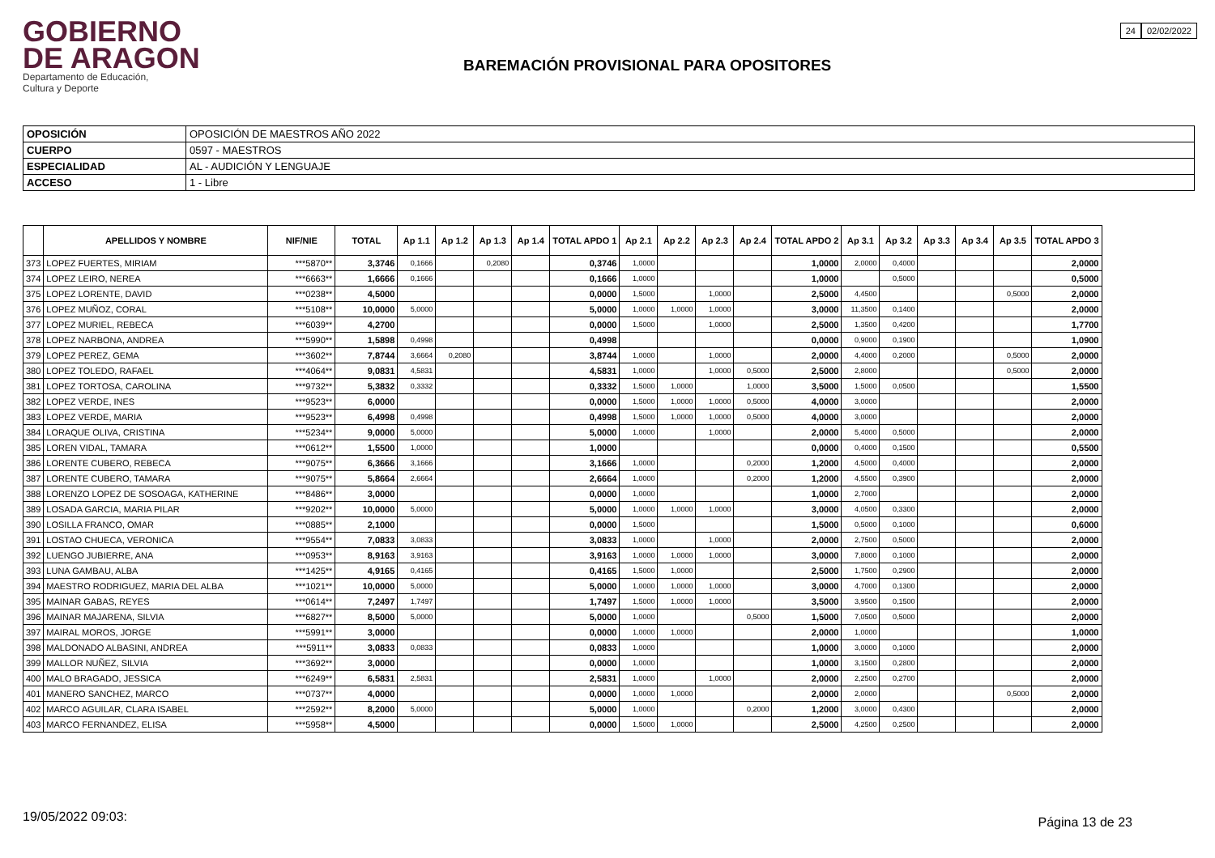GOBIERNO
DE ARAGON
Departamento de Educación,
Cultura y Deporte
BAREMACIÓN PROVISIONAL PARA OPOSITORES
24 02/02/2022
| OPOSICIÓN | OPOSICIÓN DE MAESTROS AÑO 2022 |
| CUERPO | 0597 - MAESTROS |
| ESPECIALIDAD | AL - AUDICIÓN Y LENGUAJE |
| ACCESO | 1 - Libre |
| | APELLIDOS Y NOMBRE | NIF/NIE | TOTAL | Ap 1.1 | Ap 1.2 | Ap 1.3 | Ap 1.4 | TOTAL APDO 1 | Ap 2.1 | Ap 2.2 | Ap 2.3 | Ap 2.4 | TOTAL APDO 2 | Ap 3.1 | Ap 3.2 | Ap 3.3 | Ap 3.4 | Ap 3.5 | TOTAL APDO 3 |
| --- | --- | --- | --- | --- | --- | --- | --- | --- | --- | --- | --- | --- | --- | --- | --- | --- | --- | --- | --- |
| 373 | LOPEZ FUERTES, MIRIAM | ***5870** | 3,3746 | 0,1666 | | 0,2080 | | 0,3746 | 1,0000 | | | | 1,0000 | 2,0000 | 0,4000 | | | | 2,0000 |
| 374 | LOPEZ LEIRO, NEREA | ***6663** | 1,6666 | 0,1666 | | | | 0,1666 | 1,0000 | | | | 1,0000 | | 0,5000 | | | | 0,5000 |
| 375 | LOPEZ LORENTE, DAVID | ***0238** | 4,5000 | | | | | 0,0000 | 1,5000 | | 1,0000 | | 2,5000 | 4,4500 | | | | 0,5000 | 2,0000 |
| 376 | LOPEZ MUÑOZ, CORAL | ***5108** | 10,0000 | 5,0000 | | | | 5,0000 | 1,0000 | 1,0000 | 1,0000 | | 3,0000 | 11,3500 | 0,1400 | | | | 2,0000 |
| 377 | LOPEZ MURIEL, REBECA | ***6039** | 4,2700 | | | | | 0,0000 | 1,5000 | | 1,0000 | | 2,5000 | 1,3500 | 0,4200 | | | | 1,7700 |
| 378 | LOPEZ NARBONA, ANDREA | ***5990** | 1,5898 | 0,4998 | | | | 0,4998 | | | | | 0,0000 | 0,9000 | 0,1900 | | | | 1,0900 |
| 379 | LOPEZ PEREZ, GEMA | ***3602** | 7,8744 | 3,6664 | 0,2080 | | | 3,8744 | 1,0000 | | 1,0000 | | 2,0000 | 4,4000 | 0,2000 | | | 0,5000 | 2,0000 |
| 380 | LOPEZ TOLEDO, RAFAEL | ***4064** | 9,0831 | 4,5831 | | | | 4,5831 | 1,0000 | | 1,0000 | 0,5000 | 2,5000 | 2,8000 | | | | 0,5000 | 2,0000 |
| 381 | LOPEZ TORTOSA, CAROLINA | ***9732** | 5,3832 | 0,3332 | | | | 0,3332 | 1,5000 | 1,0000 | | 1,0000 | 3,5000 | 1,5000 | 0,0500 | | | | 1,5500 |
| 382 | LOPEZ VERDE, INES | ***9523** | 6,0000 | | | | | 0,0000 | 1,5000 | 1,0000 | 1,0000 | 0,5000 | 4,0000 | 3,0000 | | | | | 2,0000 |
| 383 | LOPEZ VERDE, MARIA | ***9523** | 6,4998 | 0,4998 | | | | 0,4998 | 1,5000 | 1,0000 | 1,0000 | 0,5000 | 4,0000 | 3,0000 | | | | | 2,0000 |
| 384 | LORAQUE OLIVA, CRISTINA | ***5234** | 9,0000 | 5,0000 | | | | 5,0000 | 1,0000 | | 1,0000 | | 2,0000 | 5,4000 | 0,5000 | | | | 2,0000 |
| 385 | LOREN VIDAL, TAMARA | ***0612** | 1,5500 | 1,0000 | | | | 1,0000 | | | | | 0,0000 | 0,4000 | 0,1500 | | | | 0,5500 |
| 386 | LORENTE CUBERO, REBECA | ***9075** | 6,3666 | 3,1666 | | | | 3,1666 | 1,0000 | | | 0,2000 | 1,2000 | 4,5000 | 0,4000 | | | | 2,0000 |
| 387 | LORENTE CUBERO, TAMARA | ***9075** | 5,8664 | 2,6664 | | | | 2,6664 | 1,0000 | | | 0,2000 | 1,2000 | 4,5500 | 0,3900 | | | | 2,0000 |
| 388 | LORENZO LOPEZ DE SOSOAGA, KATHERINE | ***8486** | 3,0000 | | | | | 0,0000 | 1,0000 | | | | 1,0000 | 2,7000 | | | | | 2,0000 |
| 389 | LOSADA GARCIA, MARIA PILAR | ***9202** | 10,0000 | 5,0000 | | | | 5,0000 | 1,0000 | 1,0000 | 1,0000 | | 3,0000 | 4,0500 | 0,3300 | | | | 2,0000 |
| 390 | LOSILLA FRANCO, OMAR | ***0885** | 2,1000 | | | | | 0,0000 | 1,5000 | | | | 1,5000 | 0,5000 | 0,1000 | | | | 0,6000 |
| 391 | LOSTAO CHUECA, VERONICA | ***9554** | 7,0833 | 3,0833 | | | | 3,0833 | 1,0000 | | 1,0000 | | 2,0000 | 2,7500 | 0,5000 | | | | 2,0000 |
| 392 | LUENGO JUBIERRE, ANA | ***0953** | 8,9163 | 3,9163 | | | | 3,9163 | 1,0000 | 1,0000 | 1,0000 | | 3,0000 | 7,8000 | 0,1000 | | | | 2,0000 |
| 393 | LUNA GAMBAU, ALBA | ***1425** | 4,9165 | 0,4165 | | | | 0,4165 | 1,5000 | 1,0000 | | | 2,5000 | 1,7500 | 0,2900 | | | | 2,0000 |
| 394 | MAESTRO RODRIGUEZ, MARIA DEL ALBA | ***1021** | 10,0000 | 5,0000 | | | | 5,0000 | 1,0000 | 1,0000 | 1,0000 | | 3,0000 | 4,7000 | 0,1300 | | | | 2,0000 |
| 395 | MAINAR GABAS, REYES | ***0614** | 7,2497 | 1,7497 | | | | 1,7497 | 1,5000 | 1,0000 | 1,0000 | | 3,5000 | 3,9500 | 0,1500 | | | | 2,0000 |
| 396 | MAINAR MAJARENA, SILVIA | ***6827** | 8,5000 | 5,0000 | | | | 5,0000 | 1,0000 | | | 0,5000 | 1,5000 | 7,0500 | 0,5000 | | | | 2,0000 |
| 397 | MAIRAL MOROS, JORGE | ***5991** | 3,0000 | | | | | 0,0000 | 1,0000 | 1,0000 | | | 2,0000 | 1,0000 | | | | | 1,0000 |
| 398 | MALDONADO ALBASINI, ANDREA | ***5911** | 3,0833 | 0,0833 | | | | 0,0833 | 1,0000 | | | | 1,0000 | 3,0000 | 0,1000 | | | | 2,0000 |
| 399 | MALLOR NUÑEZ, SILVIA | ***3692** | 3,0000 | | | | | 0,0000 | 1,0000 | | | | 1,0000 | 3,1500 | 0,2800 | | | | 2,0000 |
| 400 | MALO BRAGADO, JESSICA | ***6249** | 6,5831 | 2,5831 | | | | 2,5831 | 1,0000 | | 1,0000 | | 2,0000 | 2,2500 | 0,2700 | | | | 2,0000 |
| 401 | MANERO SANCHEZ, MARCO | ***0737** | 4,0000 | | | | | 0,0000 | 1,0000 | 1,0000 | | | 2,0000 | 2,0000 | | | | 0,5000 | 2,0000 |
| 402 | MARCO AGUILAR, CLARA ISABEL | ***2592** | 8,2000 | 5,0000 | | | | 5,0000 | 1,0000 | | | 0,2000 | 1,2000 | 3,0000 | 0,4300 | | | | 2,0000 |
| 403 | MARCO FERNANDEZ, ELISA | ***5958** | 4,5000 | | | | | 0,0000 | 1,5000 | 1,0000 | | | 2,5000 | 4,2500 | 0,2500 | | | | 2,0000 |
19/05/2022 09:03: Página 13 de 23